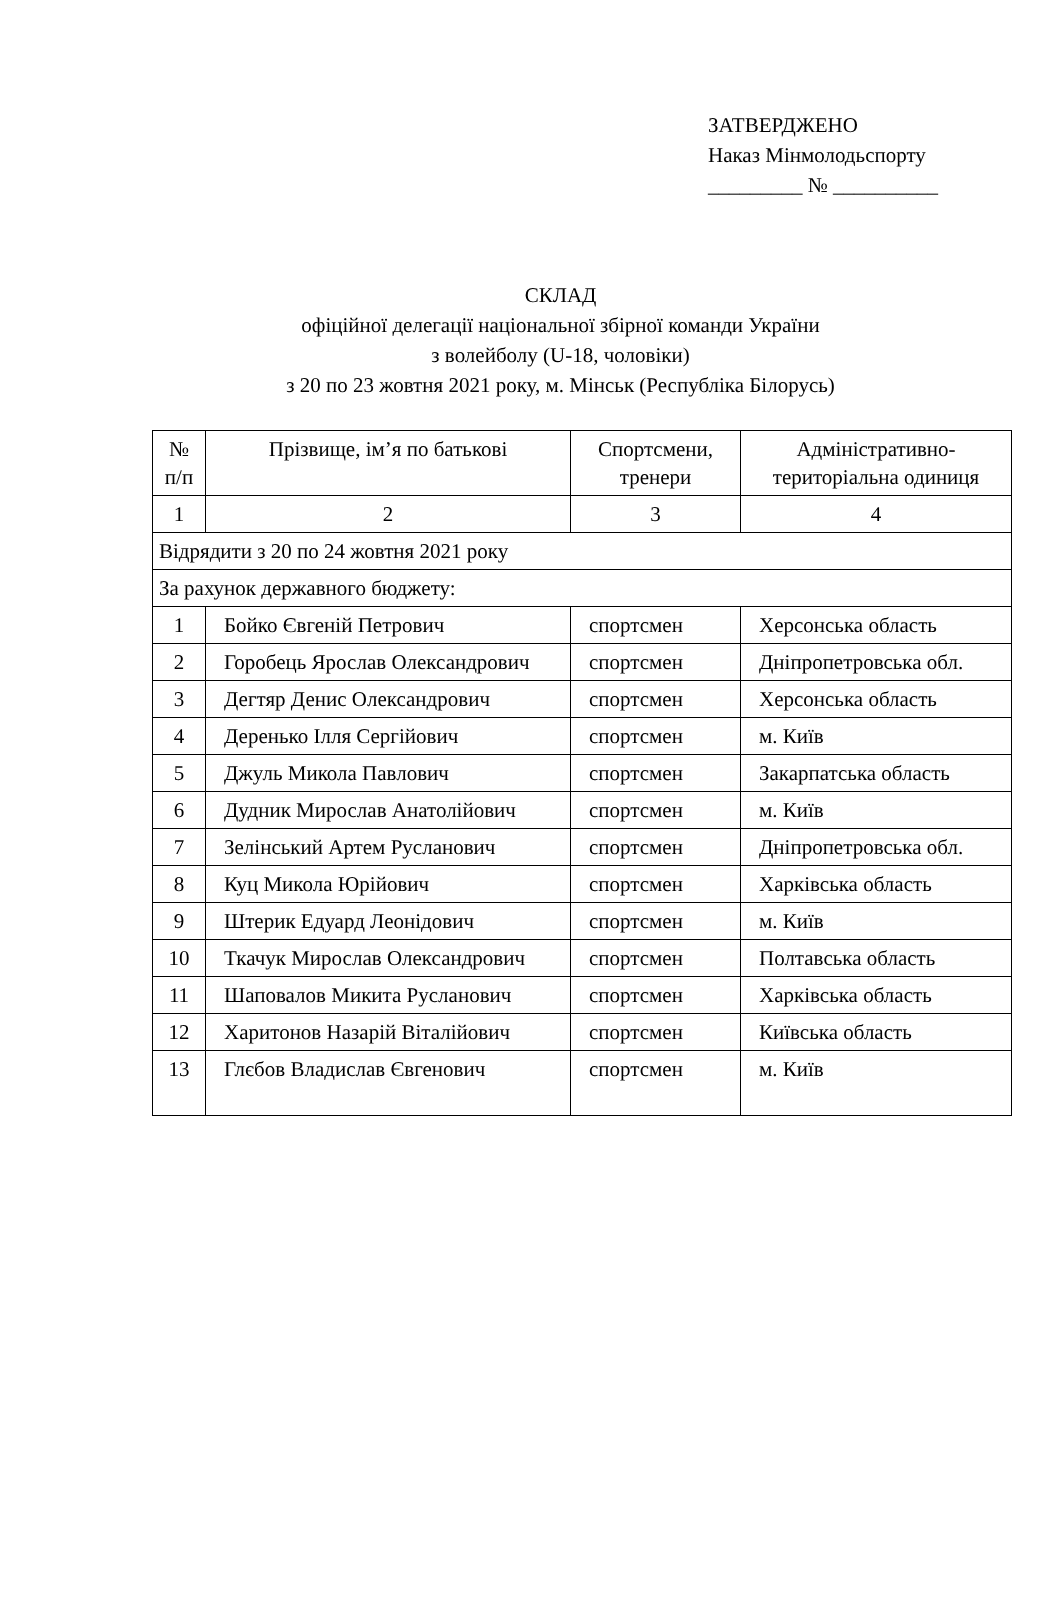ЗАТВЕРДЖЕНО
Наказ Мінмолодьспорту
_________ № __________
СКЛАД
офіційної делегації національної збірної команди України
з волейболу (U-18, чоловіки)
з 20 по 23 жовтня 2021 року, м. Мінськ (Республіка Білорусь)
| № п/п | Прізвище, ім’я по батькові | Спортсмени, тренери | Адміністративно-територіальна одиниця |
| --- | --- | --- | --- |
| 1 | 2 | 3 | 4 |
| Відрядити з 20 по 24 жовтня 2021 року | | | |
| За рахунок державного бюджету: | | | |
| 1 | Бойко Євгеній Петрович | спортсмен | Херсонська область |
| 2 | Горобець Ярослав Олександрович | спортсмен | Дніпропетровська обл. |
| 3 | Дегтяр Денис Олександрович | спортсмен | Херсонська область |
| 4 | Деренько Ілля Сергійович | спортсмен | м. Київ |
| 5 | Джуль Микола Павлович | спортсмен | Закарпатська область |
| 6 | Дудник Мирослав Анатолійович | спортсмен | м. Київ |
| 7 | Зелінський Артем Русланович | спортсмен | Дніпропетровська обл. |
| 8 | Куц Микола Юрійович | спортсмен | Харківська область |
| 9 | Штерик Едуард Леонідович | спортсмен | м. Київ |
| 10 | Ткачук Мирослав Олександрович | спортсмен | Полтавська область |
| 11 | Шаповалов Микита Русланович | спортсмен | Харківська область |
| 12 | Харитонов Назарій Віталійович | спортсмен | Київська область |
| 13 | Глєбов Владислав Євгенович | спортсмен | м. Київ |